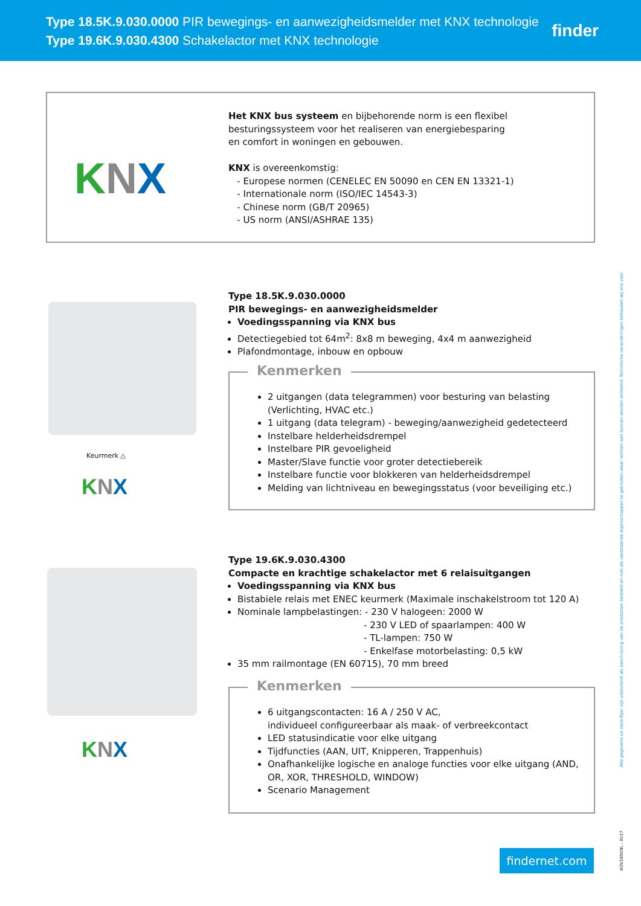Type 18.5K.9.030.0000 PIR bewegings- en aanwezigheidsmelder met KNX technologie
Type 19.6K.9.030.4300 Schakelactor met KNX technologie
finder
KNX
Het KNX bus systeem en bijbehorende norm is een flexibel
besturingssysteem voor het realiseren van energiebesparing
en comfort in woningen en gebouwen.
KNX is overeenkomstig:
- Europese normen (CENELEC EN 50090 en CEN EN 13321-1)
- Internationale norm (ISO/IEC 14543-3)
- Chinese norm (GB/T 20965)
- US norm (ANSI/ASHRAE 135)
Keurmerk △
KNX
Type 18.5K.9.030.0000
PIR bewegings- en aanwezigheidsmelder
Voedingsspanning via KNX bus
Detectiegebied tot 64m<sup>2</sup>: 8x8 m beweging, 4x4 m aanwezigheid
Plafondmontage, inbouw en opbouw
Kenmerken
2 uitgangen (data telegrammen) voor besturing van belasting (Verlichting, HVAC etc.)
1 uitgang (data telegram) - beweging/aanwezigheid gedetecteerd
Instelbare helderheidsdrempel
Instelbare PIR gevoeligheid
Master/Slave functie voor groter detectiebereik
Instelbare functie voor blokkeren van helderheidsdrempel
Melding van lichtniveau en bewegingsstatus (voor beveiliging etc.)
KNX
Type 19.6K.9.030.4300
Compacte en krachtige schakelactor met 6 relaisuitgangen
Voedingsspanning via KNX bus
Bistabiele relais met ENEC keurmerk (Maximale inschakelstroom tot 120 A)
Nominale lampbelastingen: - 230 V halogeen: 2000 W
- 230 V LED of spaarlampen: 400 W
- TL-lampen: 750 W
- Enkelfase motorbelasting: 0,5 kW
35 mm railmontage (EN 60715), 70 mm breed
Kenmerken
6 uitgangscontacten: 16 A / 250 V AC,
individueel configureerbaar als maak- of verbreekcontact
LED statusindicatie voor elke uitgang
Tijdfuncties (AAN, UIT, Knipperen, Trappenhuis)
Onafhankelijke logische en analoge functies voor elke uitgang (AND, OR, XOR, THRESHOLD, WINDOW)
Scenario Management
findernet.com
Alle gegevens uit deze flyer zijn uitsluitend als beschrijving van de producten bedoeld en niet als vaststaande eigenschappen te gebruiken waar rechten aan kunnen worden ontleend. Technische veranderingen behouden wij ons voor.
ADV185KNL - III/17